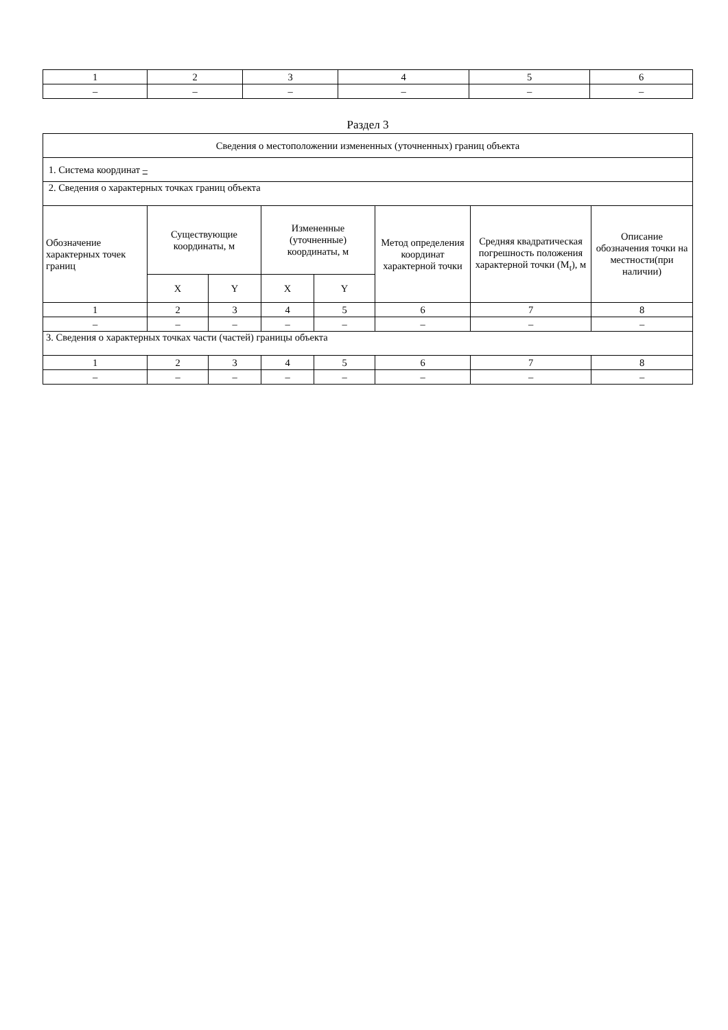| 1 | 2 | 3 | 4 | 5 | 6 |
| – | – | – | – | – | – |
Раздел 3
| Сведения о местоположении измененных (уточненных) границ объекта | | | | | | | |
| 1. Система координат – | | | | | | | |
| 2. Сведения о характерных точках границ объекта | | | | | | | |
| Обозначение характерных точек границ | Существующие координаты, м | | Измененные (уточненные) координаты, м | | Метод определения координат характерной точки | Средняя квадратическая погрешность положения характерной точки (M<sub>t</sub>), м | Описание обозначения точки на местности(при наличии) |
| | X | Y | X | Y | | | |
| 1 | 2 | 3 | 4 | 5 | 6 | 7 | 8 |
| – | – | – | – | – | – | – | – |
| 3. Сведения о характерных точках части (частей) границы объекта | | | | | | | |
| 1 | 2 | 3 | 4 | 5 | 6 | 7 | 8 |
| – | – | – | – | – | – | – | – |